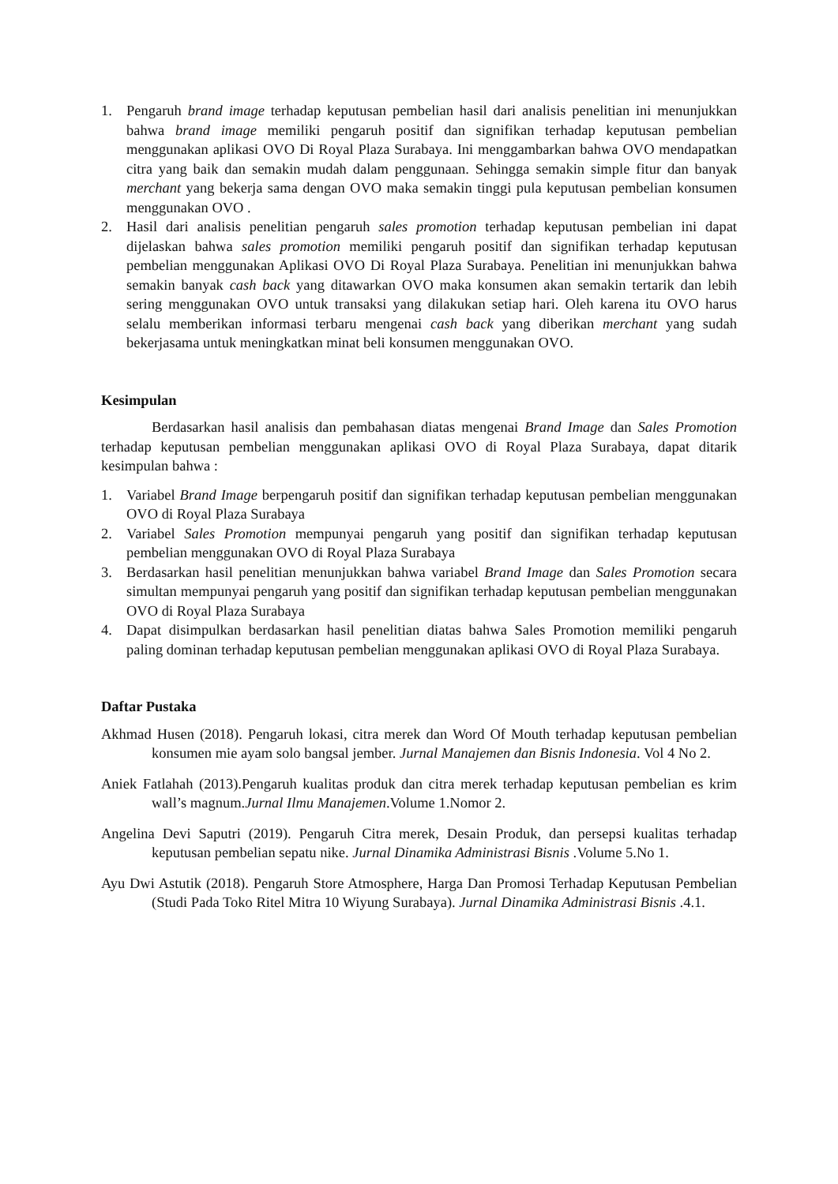1. Pengaruh brand image terhadap keputusan pembelian hasil dari analisis penelitian ini menunjukkan bahwa brand image memiliki pengaruh positif dan signifikan terhadap keputusan pembelian menggunakan aplikasi OVO Di Royal Plaza Surabaya. Ini menggambarkan bahwa OVO mendapatkan citra yang baik dan semakin mudah dalam penggunaan. Sehingga semakin simple fitur dan banyak merchant yang bekerja sama dengan OVO maka semakin tinggi pula keputusan pembelian konsumen menggunakan OVO .
2. Hasil dari analisis penelitian pengaruh sales promotion terhadap keputusan pembelian ini dapat dijelaskan bahwa sales promotion memiliki pengaruh positif dan signifikan terhadap keputusan pembelian menggunakan Aplikasi OVO Di Royal Plaza Surabaya. Penelitian ini menunjukkan bahwa semakin banyak cash back yang ditawarkan OVO maka konsumen akan semakin tertarik dan lebih sering menggunakan OVO untuk transaksi yang dilakukan setiap hari. Oleh karena itu OVO harus selalu memberikan informasi terbaru mengenai cash back yang diberikan merchant yang sudah bekerjasama untuk meningkatkan minat beli konsumen menggunakan OVO.
Kesimpulan
Berdasarkan hasil analisis dan pembahasan diatas mengenai Brand Image dan Sales Promotion terhadap keputusan pembelian menggunakan aplikasi OVO di Royal Plaza Surabaya, dapat ditarik kesimpulan bahwa :
1. Variabel Brand Image berpengaruh positif dan signifikan terhadap keputusan pembelian menggunakan OVO di Royal Plaza Surabaya
2. Variabel Sales Promotion mempunyai pengaruh yang positif dan signifikan terhadap keputusan pembelian menggunakan OVO di Royal Plaza Surabaya
3. Berdasarkan hasil penelitian menunjukkan bahwa variabel Brand Image dan Sales Promotion secara simultan mempunyai pengaruh yang positif dan signifikan terhadap keputusan pembelian menggunakan OVO di Royal Plaza Surabaya
4. Dapat disimpulkan berdasarkan hasil penelitian diatas bahwa Sales Promotion memiliki pengaruh paling dominan terhadap keputusan pembelian menggunakan aplikasi OVO di Royal Plaza Surabaya.
Daftar Pustaka
Akhmad Husen (2018). Pengaruh lokasi, citra merek dan Word Of Mouth terhadap keputusan pembelian konsumen mie ayam solo bangsal jember. Jurnal Manajemen dan Bisnis Indonesia. Vol 4 No 2.
Aniek Fatlahah (2013).Pengaruh kualitas produk dan citra merek terhadap keputusan pembelian es krim wall’s magnum.Jurnal Ilmu Manajemen.Volume 1.Nomor 2.
Angelina Devi Saputri (2019). Pengaruh Citra merek, Desain Produk, dan persepsi kualitas terhadap keputusan pembelian sepatu nike. Jurnal Dinamika Administrasi Bisnis .Volume 5.No 1.
Ayu Dwi Astutik (2018). Pengaruh Store Atmosphere, Harga Dan Promosi Terhadap Keputusan Pembelian (Studi Pada Toko Ritel Mitra 10 Wiyung Surabaya). Jurnal Dinamika Administrasi Bisnis .4.1.